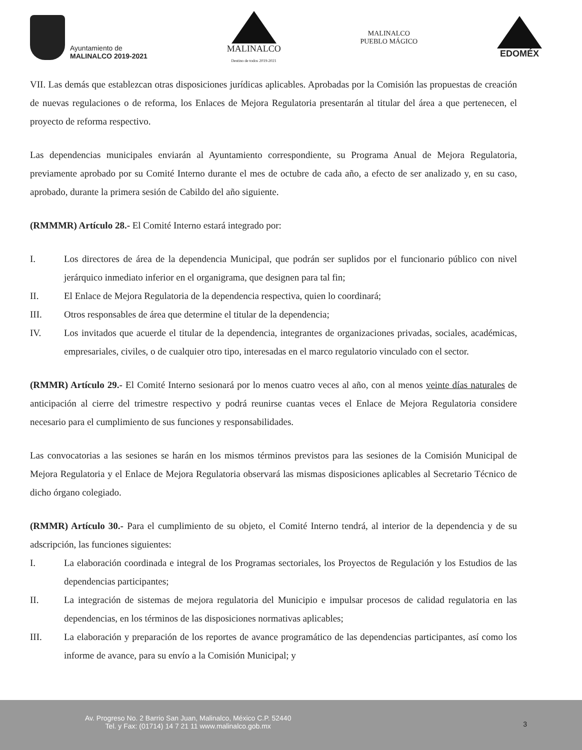Ayuntamiento de
MALINALCO 2019-2021
MALINALCO
Destino de todos 2019-2021
MALINALCO
PUEBLO MÁGICO
EDOMÉX
VII. Las demás que establezcan otras disposiciones jurídicas aplicables. Aprobadas por la Comisión las propuestas de creación de nuevas regulaciones o de reforma, los Enlaces de Mejora Regulatoria presentarán al titular del área a que pertenecen, el proyecto de reforma respectivo.
Las dependencias municipales enviarán al Ayuntamiento correspondiente, su Programa Anual de Mejora Regulatoria, previamente aprobado por su Comité Interno durante el mes de octubre de cada año, a efecto de ser analizado y, en su caso, aprobado, durante la primera sesión de Cabildo del año siguiente.
(RMMMR) Artículo 28.- El Comité Interno estará integrado por:
I. Los directores de área de la dependencia Municipal, que podrán ser suplidos por el funcionario público con nivel jerárquico inmediato inferior en el organigrama, que designen para tal fin;
II. El Enlace de Mejora Regulatoria de la dependencia respectiva, quien lo coordinará;
III. Otros responsables de área que determine el titular de la dependencia;
IV. Los invitados que acuerde el titular de la dependencia, integrantes de organizaciones privadas, sociales, académicas, empresariales, civiles, o de cualquier otro tipo, interesadas en el marco regulatorio vinculado con el sector.
(RMMR) Artículo 29.- El Comité Interno sesionará por lo menos cuatro veces al año, con al menos veinte días naturales de anticipación al cierre del trimestre respectivo y podrá reunirse cuantas veces el Enlace de Mejora Regulatoria considere necesario para el cumplimiento de sus funciones y responsabilidades.
Las convocatorias a las sesiones se harán en los mismos términos previstos para las sesiones de la Comisión Municipal de Mejora Regulatoria y el Enlace de Mejora Regulatoria observará las mismas disposiciones aplicables al Secretario Técnico de dicho órgano colegiado.
(RMMR) Artículo 30.- Para el cumplimiento de su objeto, el Comité Interno tendrá, al interior de la dependencia y de su adscripción, las funciones siguientes:
I. La elaboración coordinada e integral de los Programas sectoriales, los Proyectos de Regulación y los Estudios de las dependencias participantes;
II. La integración de sistemas de mejora regulatoria del Municipio e impulsar procesos de calidad regulatoria en las dependencias, en los términos de las disposiciones normativas aplicables;
III. La elaboración y preparación de los reportes de avance programático de las dependencias participantes, así como los informe de avance, para su envío a la Comisión Municipal; y
Av. Progreso No. 2 Barrio San Juan, Malinalco, México C.P. 52440
Tel. y Fax: (01714) 14 7 21 11 www.malinalco.gob.mx
3